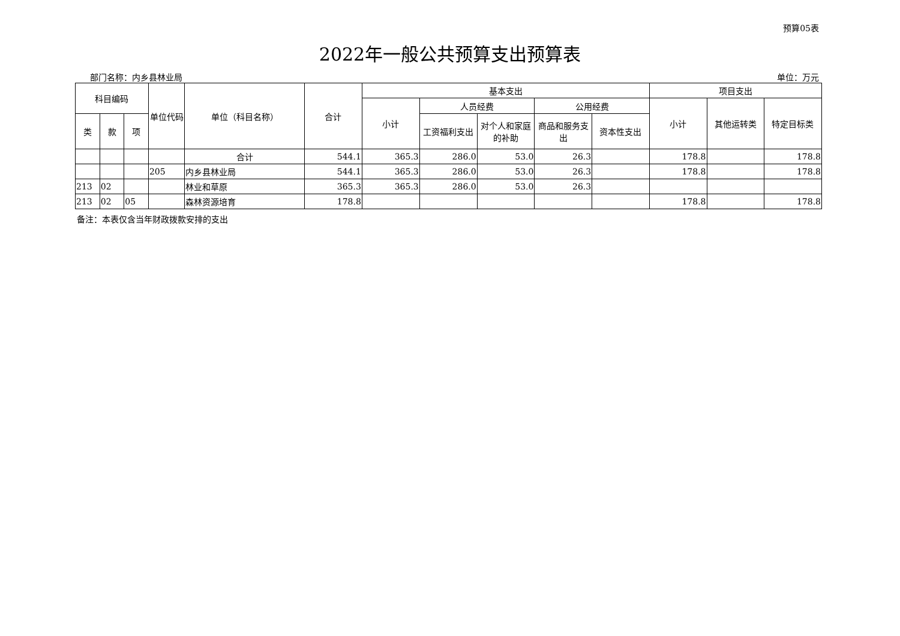预算05表
2022年一般公共预算支出预算表
部门名称：内乡县林业局 单位：万元
| 科目编码 | | | 单位代码 | 单位（科目名称） | 合计 | 基本支出 | | | | | 项目支出 | | |
| --- | --- | --- | --- | --- | --- | --- | --- | --- | --- | --- | --- | --- | --- |
| | | | | | | 小计 | 人员经费 | | 公用经费 | | 小计 | 其他运转类 | 特定目标类 |
| 类 | 款 | 项 | | | | | 工资福利支出 | 对个人和家庭的补助 | 商品和服务支出 | 资本性支出 | | | |
| | | | | 合计 | 544.1 | 365.3 | 286.0 | 53.0 | 26.3 | | 178.8 | | 178.8 |
| | | | 205 | 内乡县林业局 | 544.1 | 365.3 | 286.0 | 53.0 | 26.3 | | 178.8 | | 178.8 |
| 213 | 02 | | | 林业和草原 | 365.3 | 365.3 | 286.0 | 53.0 | 26.3 | | | | |
| 213 | 02 | 05 | | 森林资源培育 | 178.8 | | | | | | 178.8 | | 178.8 |
备注：本表仅含当年财政拨款安排的支出